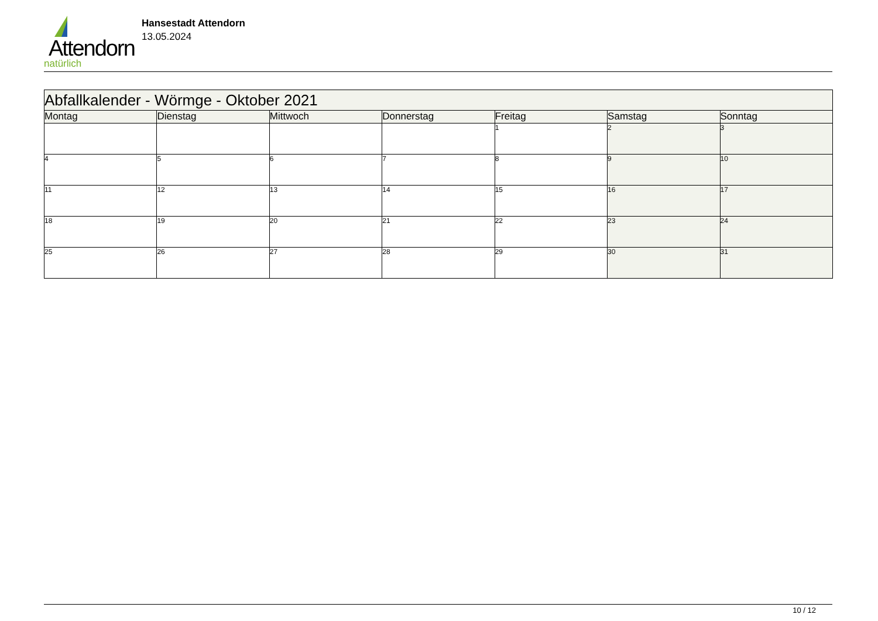Attendorn
natürlich
Hansestadt Attendorn
13.05.2024
| Abfallkalender - Wörmge - Oktober 2021 | | | | | | |
| Montag | Dienstag | Mittwoch | Donnerstag | Freitag | Samstag | Sonntag |
| | | | | 1 | 2 | 3 |
| 4 | 5 | 6 | 7 | 8 | 9 | 10 |
| 11 | 12 | 13 | 14 | 15 | 16 | 17 |
| 18 | 19 | 20 | 21 | 22 | 23 | 24 |
| 25 | 26 | 27 | 28 | 29 | 30 | 31 |
10 / 12